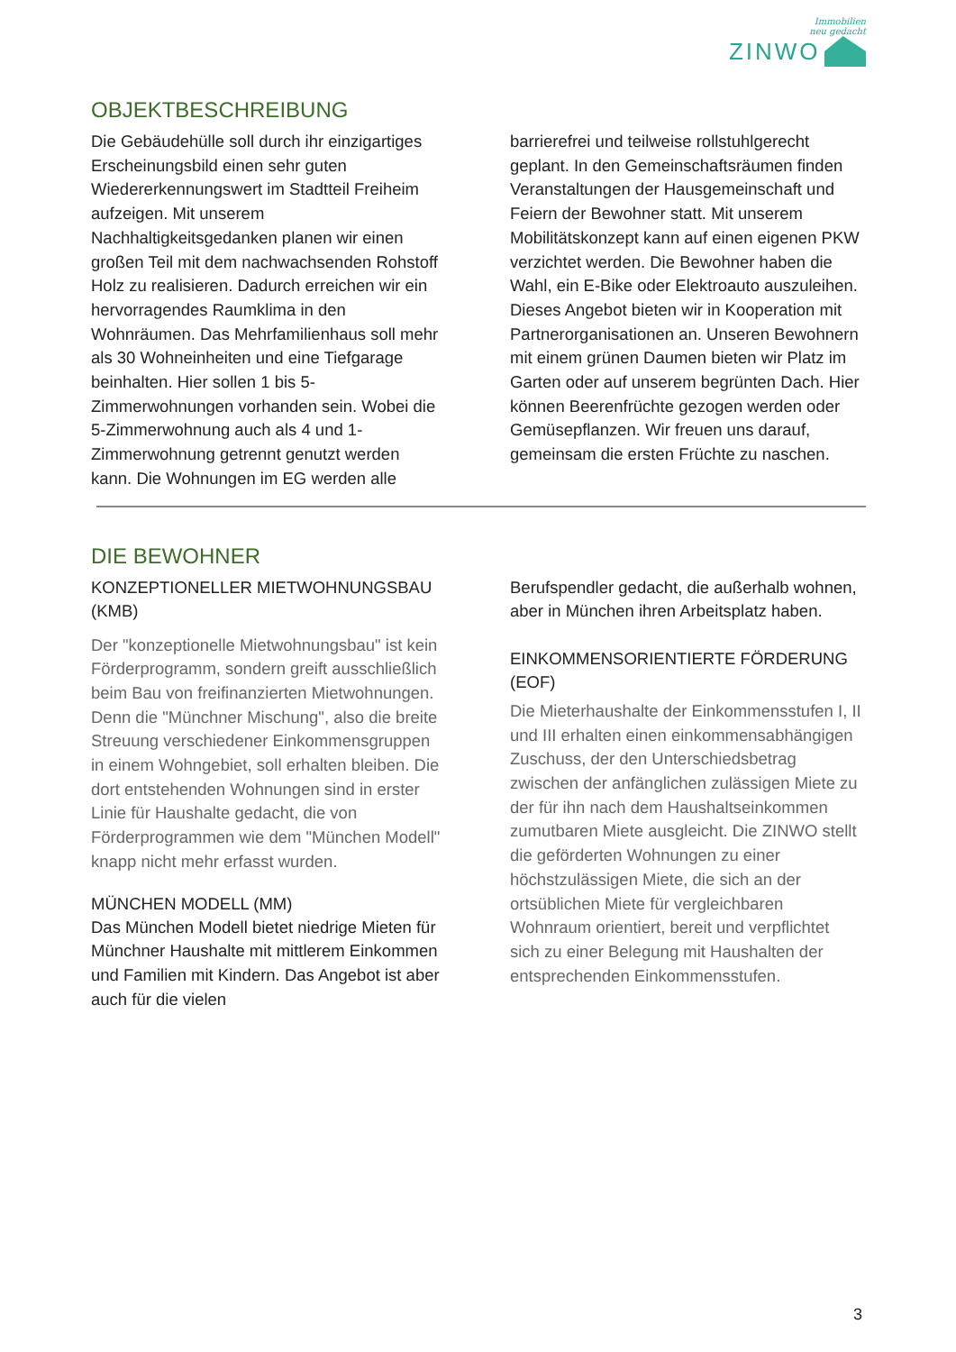Immobilien
neu gedacht
ZINWO
OBJEKTBESCHREIBUNG
Die Gebäudehülle soll durch ihr einzigartiges Erscheinungsbild einen sehr guten Wiedererkennungswert im Stadtteil Freiheim aufzeigen. Mit unserem Nachhaltigkeitsgedanken planen wir einen großen Teil mit dem nachwachsenden Rohstoff Holz zu realisieren. Dadurch erreichen wir ein hervorragendes Raumklima in den Wohnräumen. Das Mehrfamilienhaus soll mehr als 30 Wohneinheiten und eine Tiefgarage beinhalten. Hier sollen 1 bis 5-Zimmerwohnungen vorhanden sein. Wobei die 5-Zimmerwohnung auch als 4 und 1-Zimmerwohnung getrennt genutzt werden kann. Die Wohnungen im EG werden alle
barrierefrei und teilweise rollstuhlgerecht geplant. In den Gemeinschaftsräumen finden Veranstaltungen der Hausgemeinschaft und Feiern der Bewohner statt. Mit unserem Mobilitätskonzept kann auf einen eigenen PKW verzichtet werden. Die Bewohner haben die Wahl, ein E-Bike oder Elektroauto auszuleihen. Dieses Angebot bieten wir in Kooperation mit Partnerorganisationen an. Unseren Bewohnern mit einem grünen Daumen bieten wir Platz im Garten oder auf unserem begrünten Dach. Hier können Beerenfrüchte gezogen werden oder Gemüsepflanzen. Wir freuen uns darauf, gemeinsam die ersten Früchte zu naschen.
DIE BEWOHNER
KONZEPTIONELLER MIETWOHNUNGSBAU (KMB)
Der "konzeptionelle Mietwohnungsbau" ist kein Förderprogramm, sondern greift ausschließlich beim Bau von freifinanzierten Mietwohnungen. Denn die "Münchner Mischung", also die breite Streuung verschiedener Einkommensgruppen in einem Wohngebiet, soll erhalten bleiben. Die dort entstehenden Wohnungen sind in erster Linie für Haushalte gedacht, die von Förderprogrammen wie dem "München Modell" knapp nicht mehr erfasst wurden.
MÜNCHEN MODELL (MM)
Das München Modell bietet niedrige Mieten für Münchner Haushalte mit mittlerem Einkommen und Familien mit Kindern. Das Angebot ist aber auch für die vielen
Berufspendler gedacht, die außerhalb wohnen, aber in München ihren Arbeitsplatz haben.
EINKOMMENSORIENTIERTE FÖRDERUNG (EOF)
Die Mieterhaushalte der Einkommensstufen I, II und III erhalten einen einkommensabhängigen Zuschuss, der den Unterschiedsbetrag zwischen der anfänglichen zulässigen Miete zu der für ihn nach dem Haushaltseinkommen zumutbaren Miete ausgleicht. Die ZINWO stellt die geförderten Wohnungen zu einer höchstzulässigen Miete, die sich an der ortsüblichen Miete für vergleichbaren Wohnraum orientiert, bereit und verpflichtet sich zu einer Belegung mit Haushalten der entsprechenden Einkommensstufen.
3